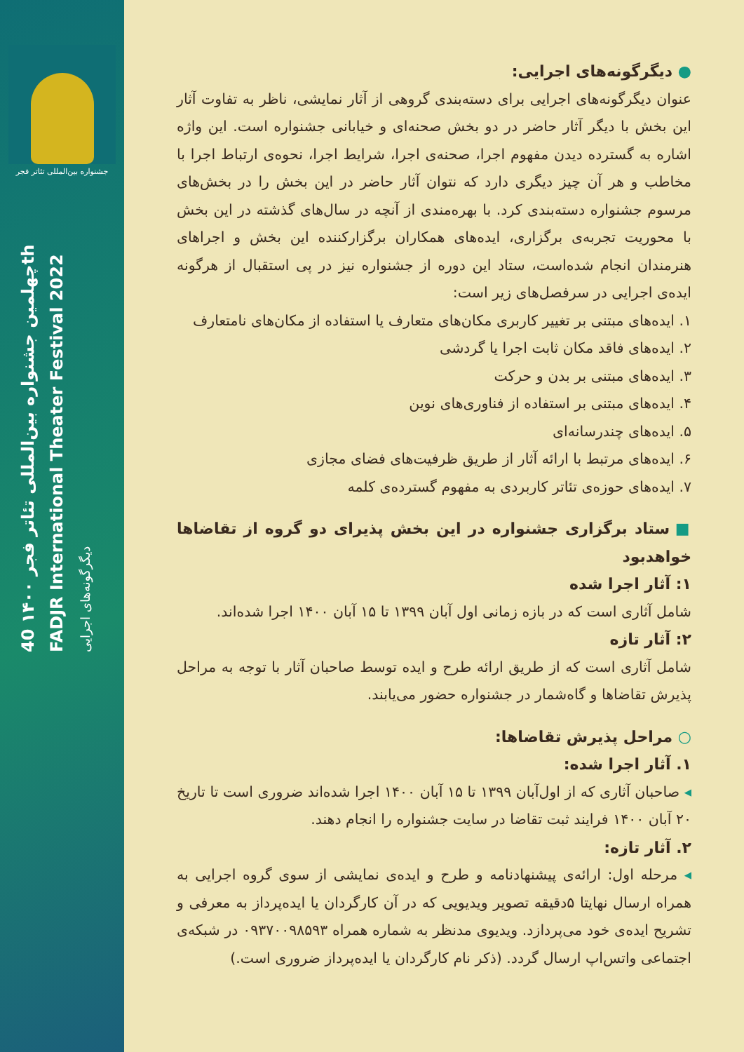جشنواره بین‌المللی تئاتر فجر
چهلمین جشنواره بین‌المللی تئاتر فجر ۱۴۰۰ 40th FADJR International Theater Festival 2022
دیگرگونه‌های اجرایی
● دیگرگونه‌های اجرایی:
عنوان دیگرگونه‌های اجرایی برای دسته‌بندی گروهی از آثار نمایشی، ناظر به تفاوت آثار این بخش با دیگر آثار حاضر در دو بخش صحنه‌ای و خیابانی جشنواره است. این واژه اشاره به گسترده دیدن مفهوم اجرا، صحنه‌ی اجرا، شرایط اجرا، نحوه‌ی ارتباط اجرا با مخاطب و هر آن چیز دیگری دارد که نتوان آثار حاضر در این بخش را در بخش‌های مرسوم جشنواره دسته‌بندی کرد. با بهره‌مندی از آنچه در سال‌های گذشته در این بخش با محوریت تجربه‌ی برگزاری، ایده‌های همکاران برگزارکننده این بخش و اجراهای هنرمندان انجام شده‌است، ستاد این دوره از جشنواره نیز در پی استقبال از هرگونه ایده‌ی اجرایی در سرفصل‌های زیر است:
۱. ایده‌های مبتنی بر تغییر کاربری مکان‌های متعارف یا استفاده از مکان‌های نامتعارف
۲. ایده‌های فاقد مکان ثابت اجرا یا گردشی
۳. ایده‌های مبتنی بر بدن و حرکت
۴. ایده‌های مبتنی بر استفاده از فناوری‌های نوین
۵. ایده‌های چندرسانه‌ای
۶. ایده‌های مرتبط با ارائه آثار از طریق ظرفیت‌های فضای مجازی
۷. ایده‌های حوزه‌ی تئاتر کاربردی به مفهوم گسترده‌ی کلمه
■ ستاد برگزاری جشنواره در این بخش پذیرای دو گروه از تقاضاها خواهدبود
۱: آثار اجرا شده
شامل آثاری است که در بازه زمانی اول آبان ۱۳۹۹ تا ۱۵ آبان ۱۴۰۰ اجرا شده‌اند.
۲: آثار تازه
شامل آثاری است که از طریق ارائه طرح و ایده توسط صاحبان آثار با توجه به مراحل پذیرش تقاضاها و گاه‌شمار در جشنواره حضور می‌یابند.
○ مراحل پذیرش تقاضاها:
۱. آثار اجرا شده:
◂ صاحبان آثاری که از اول‌آبان ۱۳۹۹ تا ۱۵ آبان ۱۴۰۰ اجرا شده‌اند ضروری است تا تاریخ ۲۰ آبان ۱۴۰۰ فرایند ثبت تقاضا در سایت جشنواره را انجام دهند.
۲. آثار تازه:
◂ مرحله اول: ارائه‌ی پیشنهادنامه و طرح و ایده‌ی نمایشی از سوی گروه اجرایی به همراه ارسال نهایتا ۵دقیقه تصویر ویدیویی که در آن کارگردان یا ایده‌پرداز به معرفی و تشریح ایده‌ی خود می‌پردازد. ویدیوی مدنظر به شماره همراه ۰۹۳۷۰۰۹۸۵۹۳ در شبکه‌ی اجتماعی واتس‌اپ ارسال گردد. (ذکر نام کارگردان یا ایده‌پرداز ضروری است.)